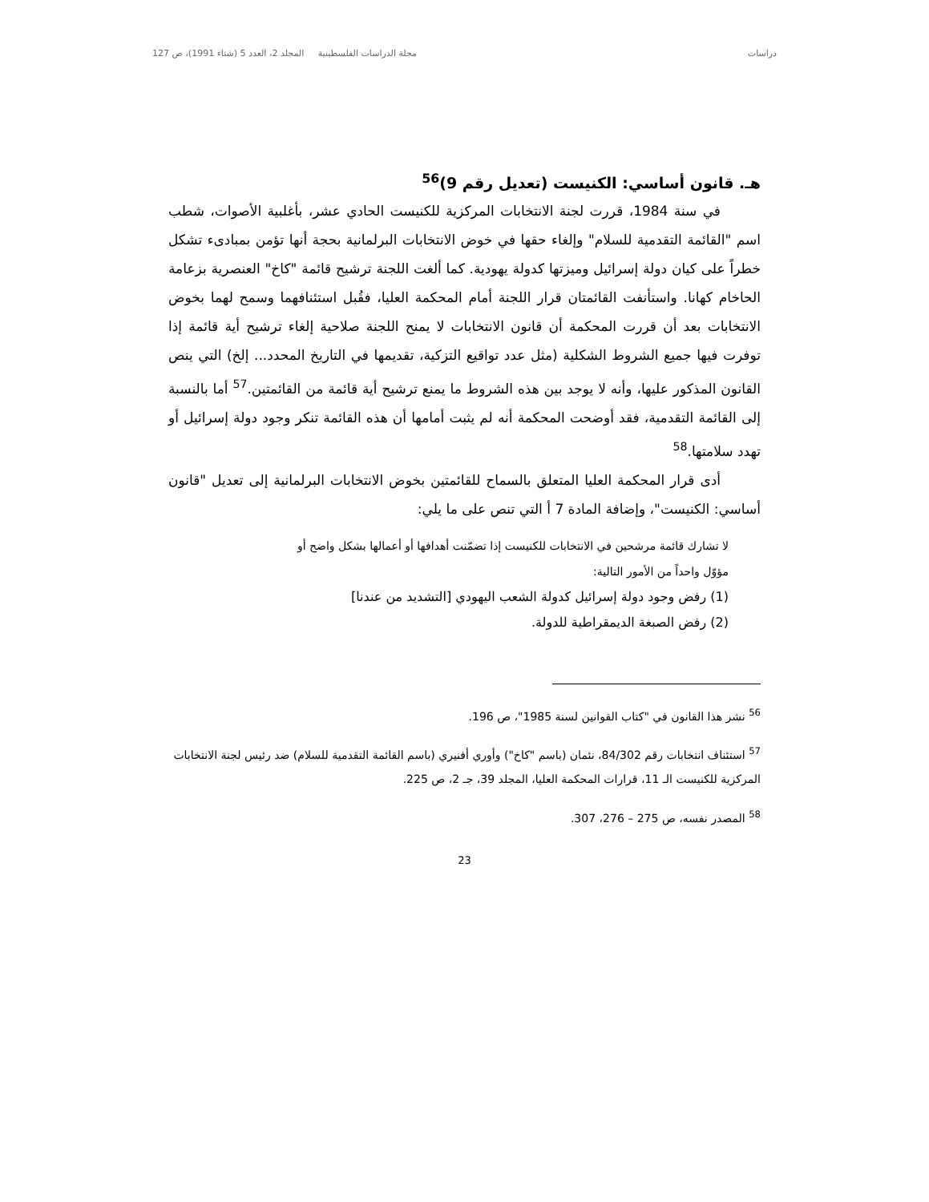دراسات مجلة الدراسات الفلسطينية المجلد 2، العدد 5 (شتاء 1991)، ص 127
هـ. قانون أساسي: الكنيست (تعديل رقم 9)<sup>56</sup>
في سنة 1984، قررت لجنة الانتخابات المركزية للكنيست الحادي عشر، بأغلبية الأصوات، شطب اسم "القائمة التقدمية للسلام" وإلغاء حقها في خوض الانتخابات البرلمانية بحجة أنها تؤمن بمبادىء تشكل خطراً على كيان دولة إسرائيل وميزتها كدولة يهودية. كما ألغت اللجنة ترشيح قائمة "كاخ" العنصرية بزعامة الحاخام كهانا. واستأنفت القائمتان قرار اللجنة أمام المحكمة العليا، فقُبل استئنافهما وسمح لهما بخوض الانتخابات بعد أن قررت المحكمة أن قانون الانتخابات لا يمنح اللجنة صلاحية إلغاء ترشيح أية قائمة إذا توفرت فيها جميع الشروط الشكلية (مثل عدد تواقيع التزكية، تقديمها في التاريخ المحدد... إلخ) التي ينص القانون المذكور عليها، وأنه لا يوجد بين هذه الشروط ما يمنع ترشيح أية قائمة من القائمتين.<sup>57</sup> أما بالنسبة إلى القائمة التقدمية، فقد أوضحت المحكمة أنه لم يثبت أمامها أن هذه القائمة تنكر وجود دولة إسرائيل أو تهدد سلامتها.<sup>58</sup>
أدى قرار المحكمة العليا المتعلق بالسماح للقائمتين بخوض الانتخابات البرلمانية إلى تعديل "قانون أساسي: الكنيست"، وإضافة المادة 7 أ التي تنص على ما يلي:
لا تشارك قائمة مرشحين في الانتخابات للكنيست إذا تضمّنت أهدافها أو أعمالها بشكل واضح أو مؤوّل واحداً من الأمور التالية:
(1) رفض وجود دولة إسرائيل كدولة الشعب اليهودي [التشديد من عندنا]
(2) رفض الصبغة الديمقراطية للدولة.
<sup>56</sup> نشر هذا القانون في "كتاب القوانين لسنة 1985"، ص 196.
<sup>57</sup> استئناف انتخابات رقم 84/302، نئمان (باسم "كاخ") وأوري أفنيري (باسم القائمة التقدمية للسلام) ضد رئيس لجنة الانتخابات المركزية للكنيست الـ 11، قرارات المحكمة العليا، المجلد 39، جـ 2، ص 225.
<sup>58</sup> المصدر نفسه، ص 275 – 276، 307.
23